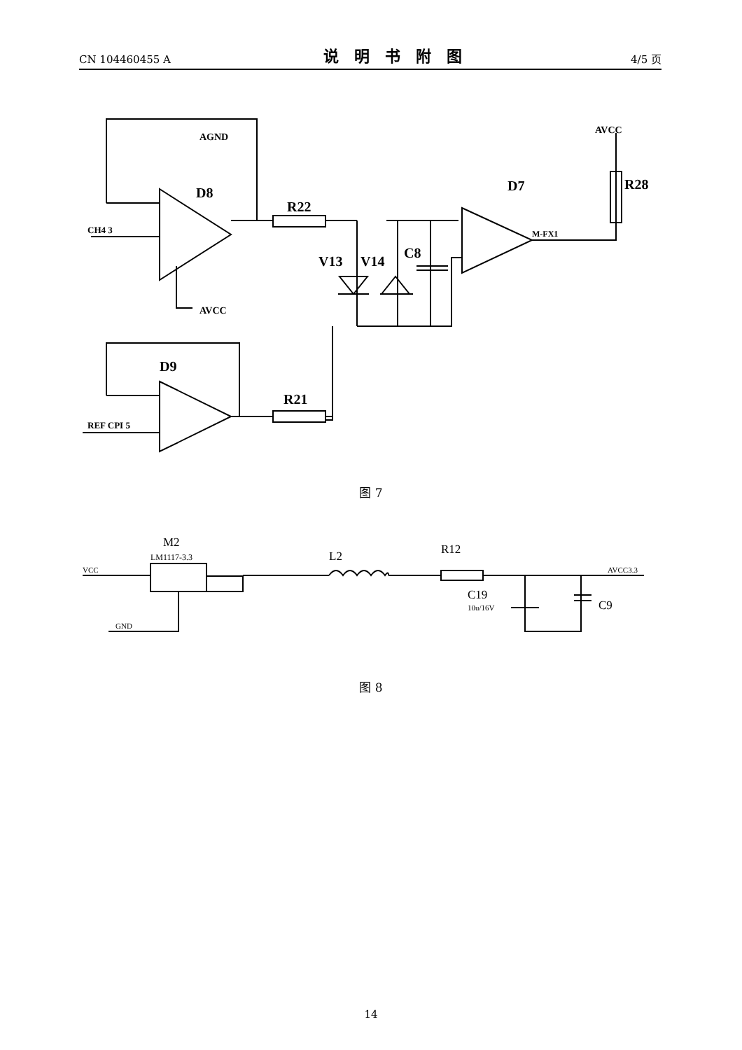CN 104460455 A 说明书附图 4/5 页
D8
R22
D7
R28
V13
V14
C8
D9
R21
AGND
AVCC
CH4 3
REF CPI 5
M-FX1
AVCC
图 7
M2
LM1117-3.3
L2
R12
C19
10u/16V
C9
VCC
GND
AVCC3.3
图 8
14